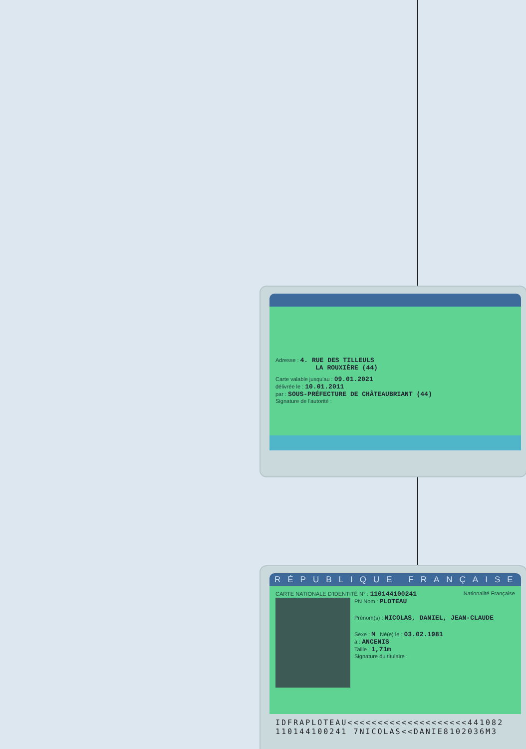Adresse : 4. RUE DES TILLEULS
LA ROUXIÈRE (44)
Carte valable jusqu'au : 09.01.2021
délivrée le : 10.01.2011
par : SOUS-PRÉFECTURE DE CHÂTEAUBRIANT (44)
Signature de l'autorité :
RÉPUBLIQUE FRANÇAISE
CARTE NATIONALE D'IDENTITÉ N° : 110144100241 Nationalité Française
PN Nom : PLOTEAU
Prénom(s) : NICOLAS, DANIEL, JEAN-CLAUDE
Sexe : M Né(e) le : 03.02.1981
à : ANCENIS
Taille : 1,71m
Signature du titulaire :
IDFRAPLOTEAU<<<<<<<<<<<<<<<<<<<<441082
110144100241 7NICOLAS<<DANIE8102036M3